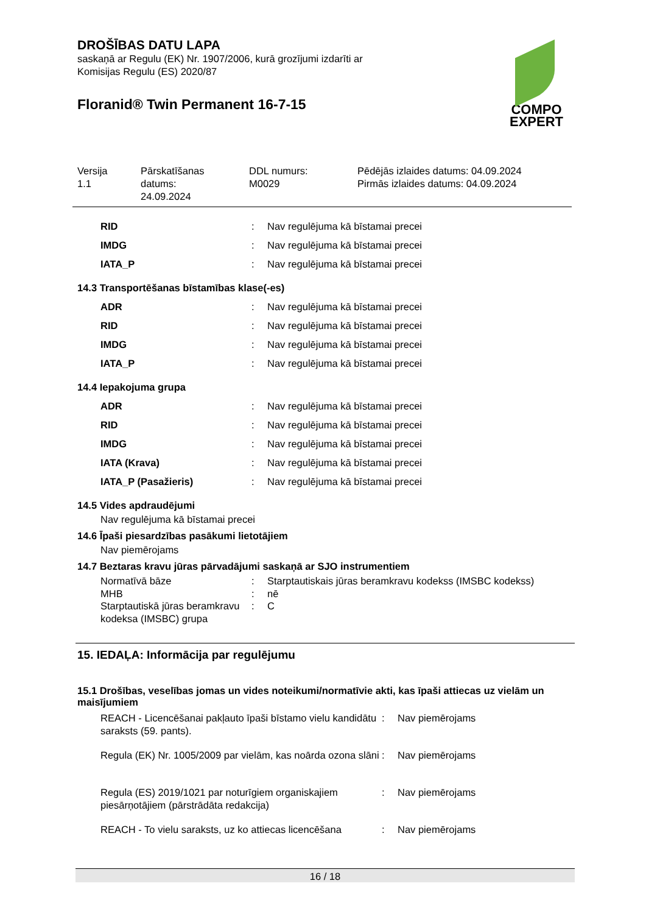DROŠĪBAS DATU LAPA
saskaņā ar Regulu (EK) Nr. 1907/2006, kurā grozījumi izdarīti ar
Komisijas Regulu (ES) 2020/87
Floranid® Twin Permanent 16-7-15
COMPO
EXPERT
Versija
1.1
Pārskatīšanas
datums:
24.09.2024
DDL numurs:
M0029
Pēdējās izlaides datums: 04.09.2024
Pirmās izlaides datums: 04.09.2024
| RID | : | Nav regulējuma kā bīstamai precei |
| IMDG | : | Nav regulējuma kā bīstamai precei |
| IATA_P | : | Nav regulējuma kā bīstamai precei |
14.3 Transportēšanas bīstamības klase(-es)
| ADR | : | Nav regulējuma kā bīstamai precei |
| RID | : | Nav regulējuma kā bīstamai precei |
| IMDG | : | Nav regulējuma kā bīstamai precei |
| IATA_P | : | Nav regulējuma kā bīstamai precei |
14.4 Iepakojuma grupa
| ADR | : | Nav regulējuma kā bīstamai precei |
| RID | : | Nav regulējuma kā bīstamai precei |
| IMDG | : | Nav regulējuma kā bīstamai precei |
| IATA (Krava) | : | Nav regulējuma kā bīstamai precei |
| IATA_P (Pasažieris) | : | Nav regulējuma kā bīstamai precei |
14.5 Vides apdraudējumi
Nav regulējuma kā bīstamai precei
14.6 Īpaši piesardzības pasākumi lietotājiem
Nav piemērojams
14.7 Beztaras kravu jūras pārvadājumi saskaņā ar SJO instrumentiem
| Normatīvā bāze | : | Starptautiskais jūras beramkravu kodekss (IMSBC kodekss) |
| MHB | : | nē |
| Starptautiskā jūras beramkravu kodeksa (IMSBC) grupa | : | C |
15. IEDAĻA: Informācija par regulējumu
15.1 Drošības, veselības jomas un vides noteikumi/normatīvie akti, kas īpaši attiecas uz vielām un maisījumiem
| REACH - Licencēšanai pakļauto īpaši bīstamo vielu kandidātu saraksts (59. pants). | : | Nav piemērojams |
| Regula (EK) Nr. 1005/2009 par vielām, kas noārda ozona slāni | : | Nav piemērojams |
| Regula (ES) 2019/1021 par noturīgiem organiskajiem piesārņotājiem (pārstrādāta redakcija) | : | Nav piemērojams |
| REACH - To vielu saraksts, uz ko attiecas licencēšana | : | Nav piemērojams |
16 / 18